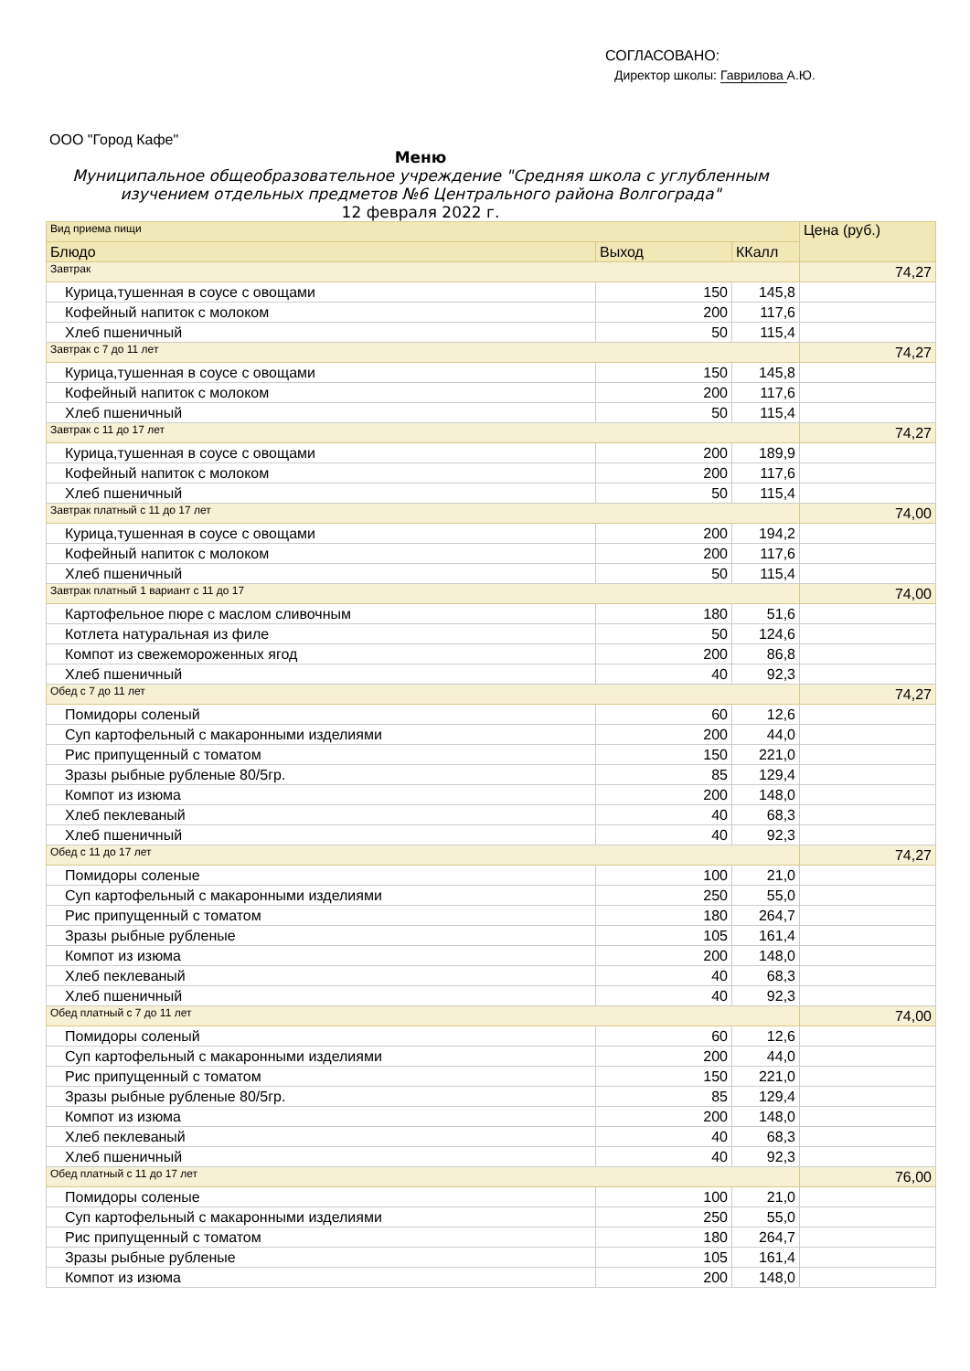СОГЛАСОВАНО:
Директор школы: Гаврилова А.Ю.
ООО "Город Кафе"
Меню
Муниципальное общеобразовательное учреждение "Средняя школа с углубленным
изучением отдельных предметов №6 Центрального района Волгограда"
12 февраля 2022 г.
| Вид приема пищи | | | Цена (руб.) |
| --- | --- | --- | --- |
| Блюдо | Выход | ККалл | |
| Завтрак | | | 74,27 |
| Курица,тушенная в соусе с овощами | 150 | 145,8 | |
| Кофейный напиток с молоком | 200 | 117,6 | |
| Хлеб пшеничный | 50 | 115,4 | |
| Завтрак с 7 до 11 лет | | | 74,27 |
| Курица,тушенная в соусе с овощами | 150 | 145,8 | |
| Кофейный напиток с молоком | 200 | 117,6 | |
| Хлеб пшеничный | 50 | 115,4 | |
| Завтрак с 11 до 17 лет | | | 74,27 |
| Курица,тушенная в соусе с овощами | 200 | 189,9 | |
| Кофейный напиток с молоком | 200 | 117,6 | |
| Хлеб пшеничный | 50 | 115,4 | |
| Завтрак платный с 11 до 17 лет | | | 74,00 |
| Курица,тушенная в соусе с овощами | 200 | 194,2 | |
| Кофейный напиток с молоком | 200 | 117,6 | |
| Хлеб пшеничный | 50 | 115,4 | |
| Завтрак платный 1 вариант с 11 до 17 | | | 74,00 |
| Картофельное пюре с маслом сливочным | 180 | 51,6 | |
| Котлета натуральная из филе | 50 | 124,6 | |
| Компот из свежемороженных ягод | 200 | 86,8 | |
| Хлеб пшеничный | 40 | 92,3 | |
| Обед с 7 до 11 лет | | | 74,27 |
| Помидоры соленый | 60 | 12,6 | |
| Суп картофельный с макаронными изделиями | 200 | 44,0 | |
| Рис припущенный с томатом | 150 | 221,0 | |
| Зразы рыбные рубленые 80/5гр. | 85 | 129,4 | |
| Компот из изюма | 200 | 148,0 | |
| Хлеб пеклеваный | 40 | 68,3 | |
| Хлеб пшеничный | 40 | 92,3 | |
| Обед с 11 до 17 лет | | | 74,27 |
| Помидоры соленые | 100 | 21,0 | |
| Суп картофельный с макаронными изделиями | 250 | 55,0 | |
| Рис припущенный с томатом | 180 | 264,7 | |
| Зразы рыбные рубленые | 105 | 161,4 | |
| Компот из изюма | 200 | 148,0 | |
| Хлеб пеклеваный | 40 | 68,3 | |
| Хлеб пшеничный | 40 | 92,3 | |
| Обед платный с 7 до 11 лет | | | 74,00 |
| Помидоры соленый | 60 | 12,6 | |
| Суп картофельный с макаронными изделиями | 200 | 44,0 | |
| Рис припущенный с томатом | 150 | 221,0 | |
| Зразы рыбные рубленые 80/5гр. | 85 | 129,4 | |
| Компот из изюма | 200 | 148,0 | |
| Хлеб пеклеваный | 40 | 68,3 | |
| Хлеб пшеничный | 40 | 92,3 | |
| Обед платный с 11 до 17 лет | | | 76,00 |
| Помидоры соленые | 100 | 21,0 | |
| Суп картофельный с макаронными изделиями | 250 | 55,0 | |
| Рис припущенный с томатом | 180 | 264,7 | |
| Зразы рыбные рубленые | 105 | 161,4 | |
| Компот из изюма | 200 | 148,0 | |